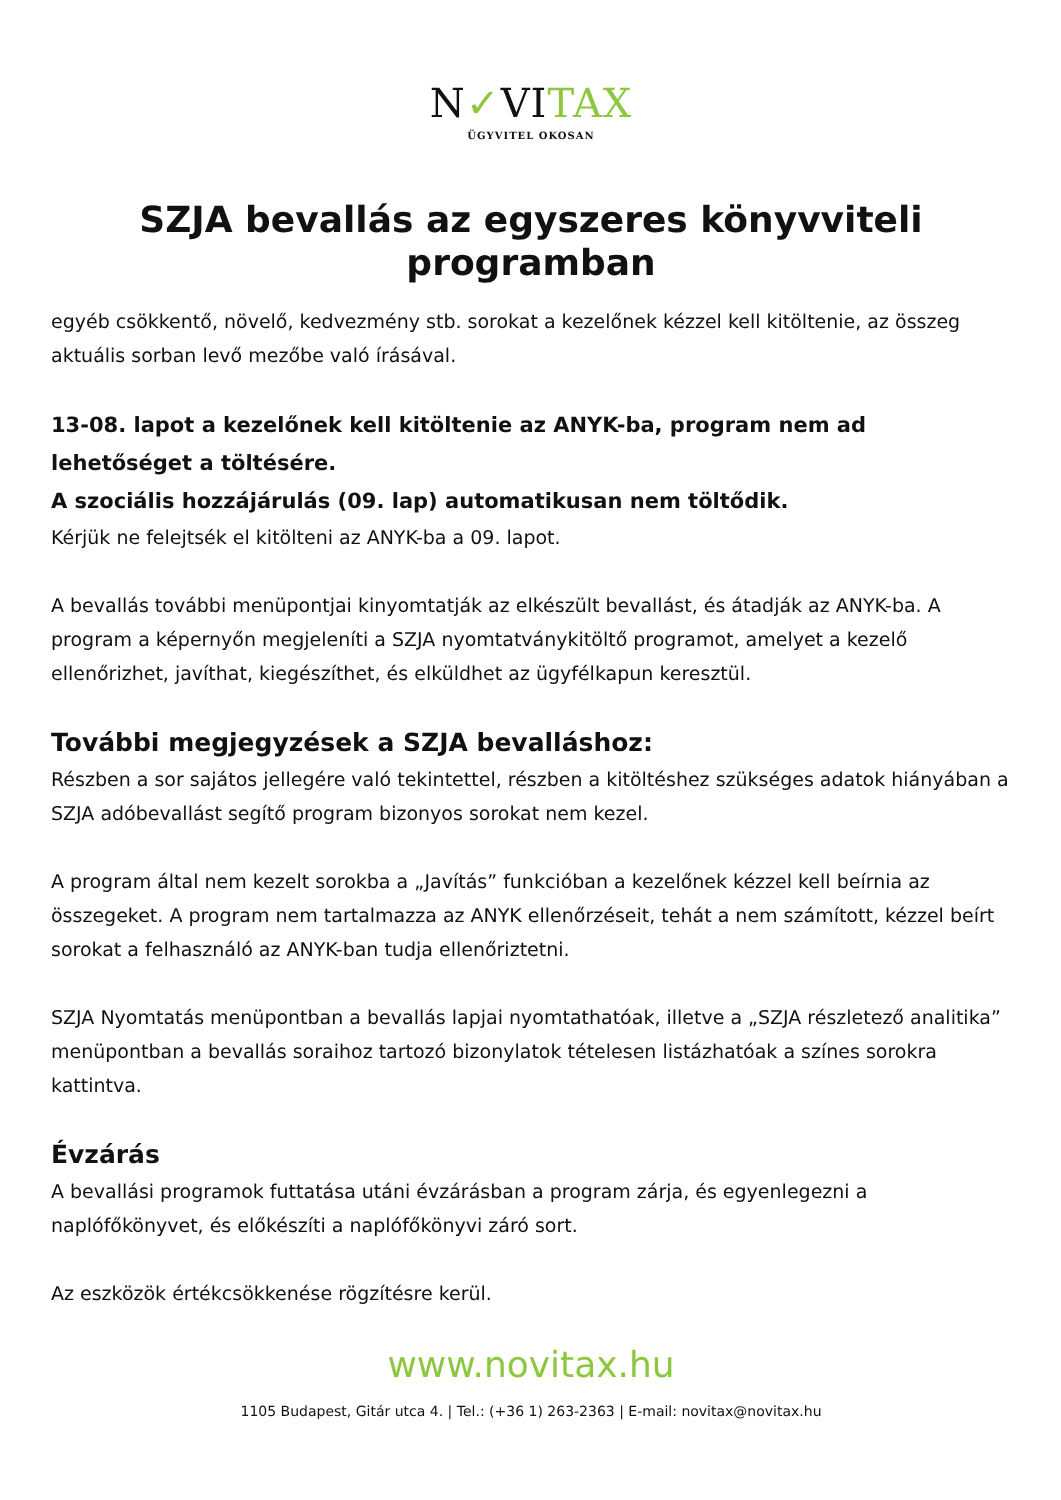N✓VITAX
ÜGYVITEL OKOSAN
SZJA bevallás az egyszeres könyvviteli programban
egyéb csökkentő, növelő, kedvezmény stb. sorokat a kezelőnek kézzel kell kitöltenie, az összeg aktuális sorban levő mezőbe való írásával.
13-08. lapot a kezelőnek kell kitöltenie az ANYK-ba, program nem ad lehetőséget a töltésére.
A szociális hozzájárulás (09. lap) automatikusan nem töltődik.
Kérjük ne felejtsék el kitölteni az ANYK-ba a 09. lapot.
A bevallás további menüpontjai kinyomtatják az elkészült bevallást, és átadják az ANYK-ba. A program a képernyőn megjeleníti a SZJA nyomtatványkitöltő programot, amelyet a kezelő ellenőrizhet, javíthat, kiegészíthet, és elküldhet az ügyfélkapun keresztül.
További megjegyzések a SZJA bevalláshoz:
Részben a sor sajátos jellegére való tekintettel, részben a kitöltéshez szükséges adatok hiányában a SZJA adóbevallást segítő program bizonyos sorokat nem kezel.
A program által nem kezelt sorokba a „Javítás” funkcióban a kezelőnek kézzel kell beírnia az összegeket. A program nem tartalmazza az ANYK ellenőrzéseit, tehát a nem számított, kézzel beírt sorokat a felhasználó az ANYK-ban tudja ellenőriztetni.
SZJA Nyomtatás menüpontban a bevallás lapjai nyomtathatóak, illetve a „SZJA részletező analitika” menüpontban a bevallás soraihoz tartozó bizonylatok tételesen listázhatóak a színes sorokra kattintva.
Évzárás
A bevallási programok futtatása utáni évzárásban a program zárja, és egyenlegezni a naplófőkönyvet, és előkészíti a naplófőkönyvi záró sort.
Az eszközök értékcsökkenése rögzítésre kerül.
www.novitax.hu
1105 Budapest, Gitár utca 4. | Tel.: (+36 1) 263-2363 | E-mail: novitax@novitax.hu